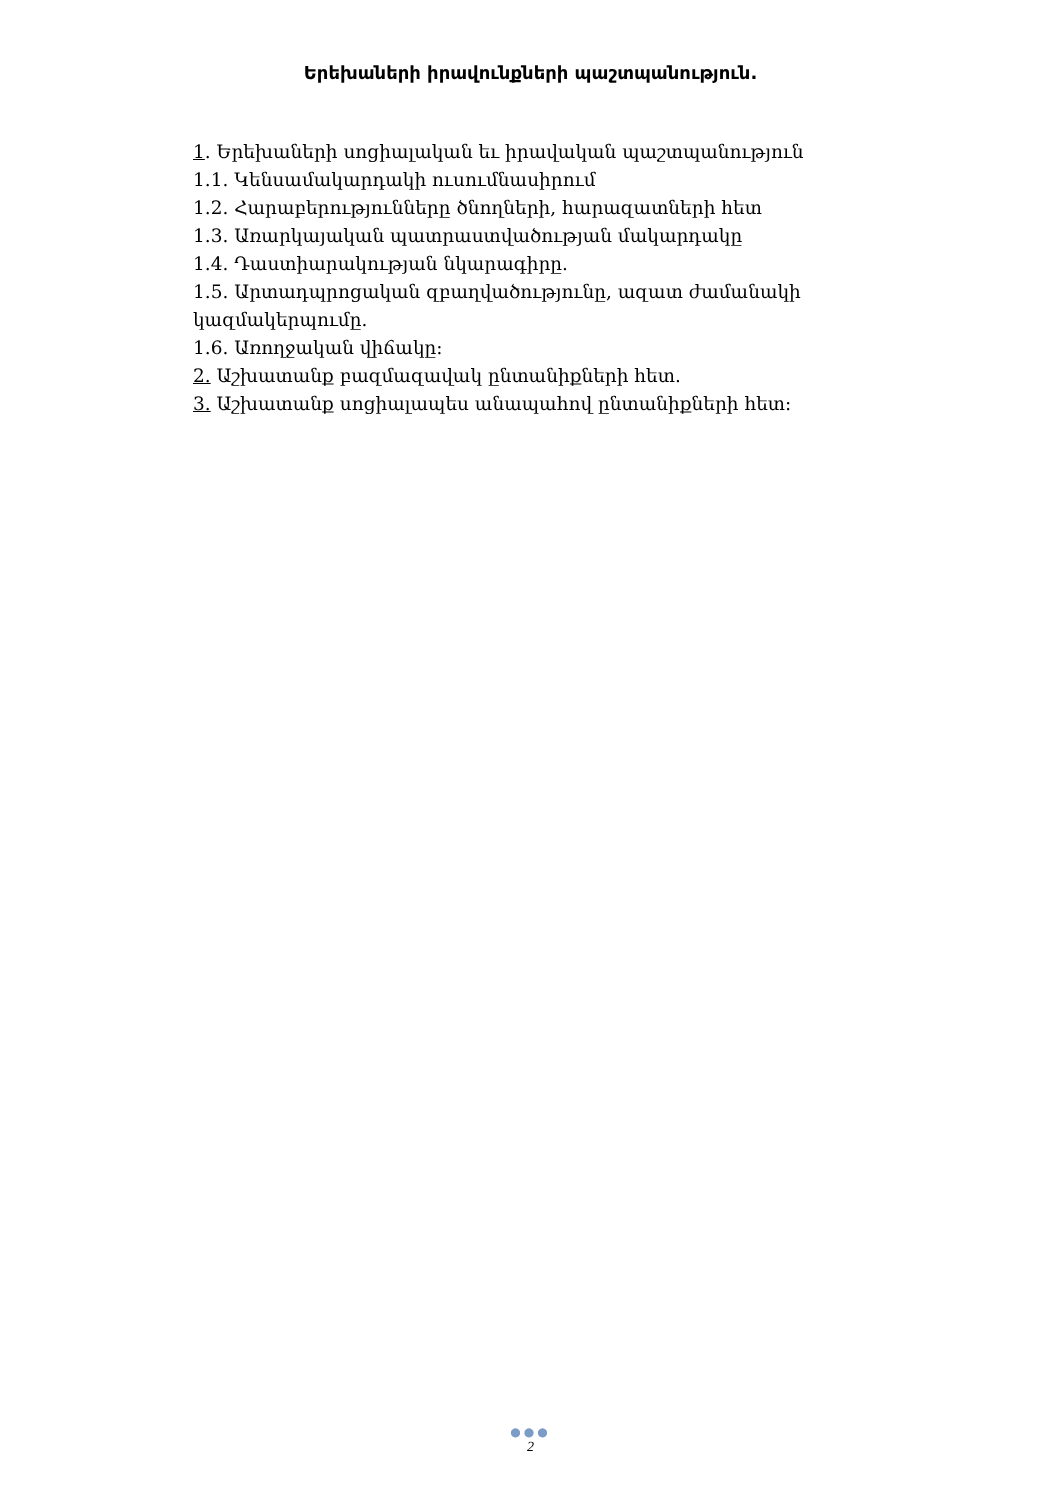Երեխաների իրավունքների պաշտպանություն.
1. Երեխաների սոցիալական եւ իրավական պաշտպանություն
1.1. Կենսամակարդակի ուսումնասիրում
1.2. Հարաբերությունները ծնողների, հարազատների հետ
1.3. Առարկայական պատրաստվածության մակարդակը
1.4. Դաստիարակության նկարագիրը.
1.5. Արտադպրոցական զբաղվածությունը, ազատ ժամանակի կազմակերպումը.
1.6. Առողջական վիճակը:
2. Աշխատանք բազմազավակ ընտանիքների հետ.
3. Աշխատանք սոցիալապես անապահով ընտանիքների հետ:
●●●
2